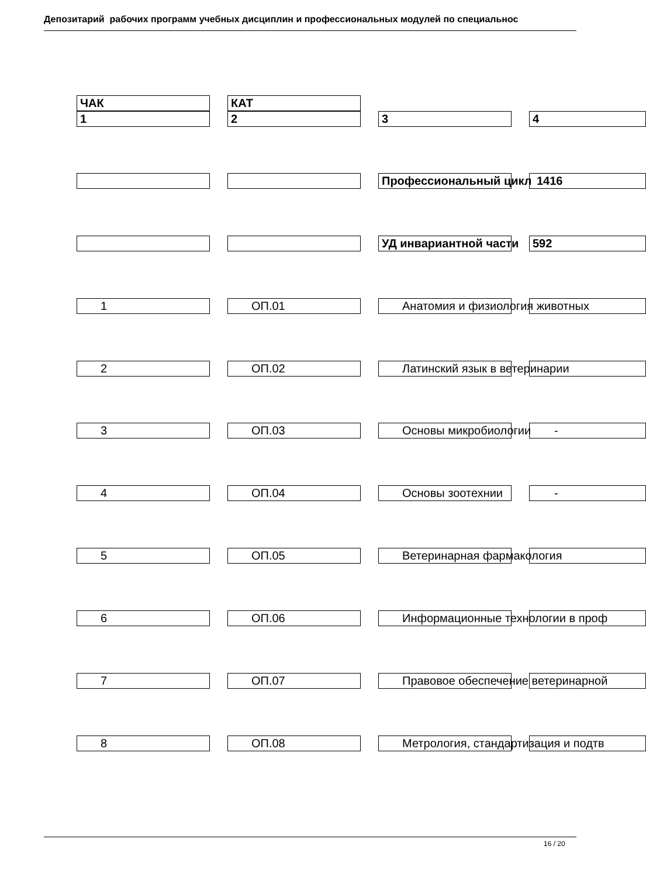Депозитарий рабочих программ учебных дисциплин и профессиональных модулей по специальнос
ЧАК КАТ
1 2 3 4
Профессиональный цикл 1416
УД инвариантной части 592
1 ОП.01 Анатомия и физиология животных
2 ОП.02 Латинский язык в ветеринарии
3 ОП.03 Основы микробиологии -
4 ОП.04 Основы зоотехнии -
5 ОП.05 Ветеринарная фармакология
6 ОП.06 Информационные технологии в проф
7 ОП.07 Правовое обеспечение ветеринарной
8 ОП.08 Метрология, стандартизация и подтв
16 / 20